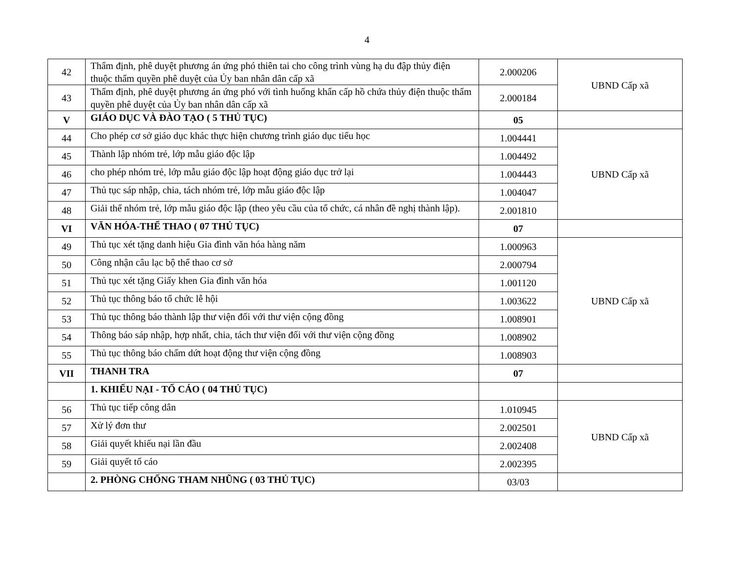4
| 42 | Thẩm định, phê duyệt phương án ứng phó thiên tai cho công trình vùng hạ du đập thủy điện thuộc thẩm quyền phê duyệt của Ủy ban nhân dân cấp xã | 2.000206 | UBND Cấp xã |
| 43 | Thẩm định, phê duyệt phương án ứng phó với tình huống khẩn cấp hồ chứa thủy điện thuộc thẩm quyền phê duyệt của Ủy ban nhân dân cấp xã | 2.000184 | |
| V | GIÁO DỤC VÀ ĐÀO TẠO ( 5 THỦ TỤC) | 05 | |
| 44 | Cho phép cơ sở giáo dục khác thực hiện chương trình giáo dục tiểu học | 1.004441 | UBND Cấp xã |
| 45 | Thành lập nhóm trẻ, lớp mẫu giáo độc lập | 1.004492 | |
| 46 | cho phép nhóm trẻ, lớp mẫu giáo độc lập hoạt động giáo dục trở lại | 1.004443 | |
| 47 | Thủ tục sáp nhập, chia, tách nhóm trẻ, lớp mẫu giáo độc lập | 1.004047 | |
| 48 | Giải thể nhóm trẻ, lớp mẫu giáo độc lập (theo yêu cầu của tổ chức, cá nhân đề nghị thành lập). | 2.001810 | |
| VI | VĂN HÓA-THỂ THAO ( 07 THỦ TỤC) | 07 | |
| 49 | Thủ tục xét tặng danh hiệu Gia đình văn hóa hàng năm | 1.000963 | UBND Cấp xã |
| 50 | Công nhận câu lạc bộ thể thao cơ sở | 2.000794 | |
| 51 | Thủ tục xét tặng Giấy khen Gia đình văn hóa | 1.001120 | |
| 52 | Thủ tục thông báo tổ chức lễ hội | 1.003622 | |
| 53 | Thủ tục thông báo thành lập thư viện đối với thư viện cộng đồng | 1.008901 | |
| 54 | Thông báo sáp nhập, hợp nhất, chia, tách thư viện đối với thư viện cộng đồng | 1.008902 | |
| 55 | Thủ tục thông báo chấm dứt hoạt động thư viện cộng đồng | 1.008903 | |
| VII | THANH TRA | 07 | |
| | 1. KHIẾU NẠI - TỐ CÁO ( 04 THỦ TỤC) | | |
| 56 | Thủ tục tiếp công dân | 1.010945 | UBND Cấp xã |
| 57 | Xử lý đơn thư | 2.002501 | |
| 58 | Giải quyết khiếu nại lần đầu | 2.002408 | |
| 59 | Giải quyết tố cáo | 2.002395 | |
| | 2. PHÒNG CHỐNG THAM NHŨNG ( 03 THỦ TỤC) | 03/03 | |